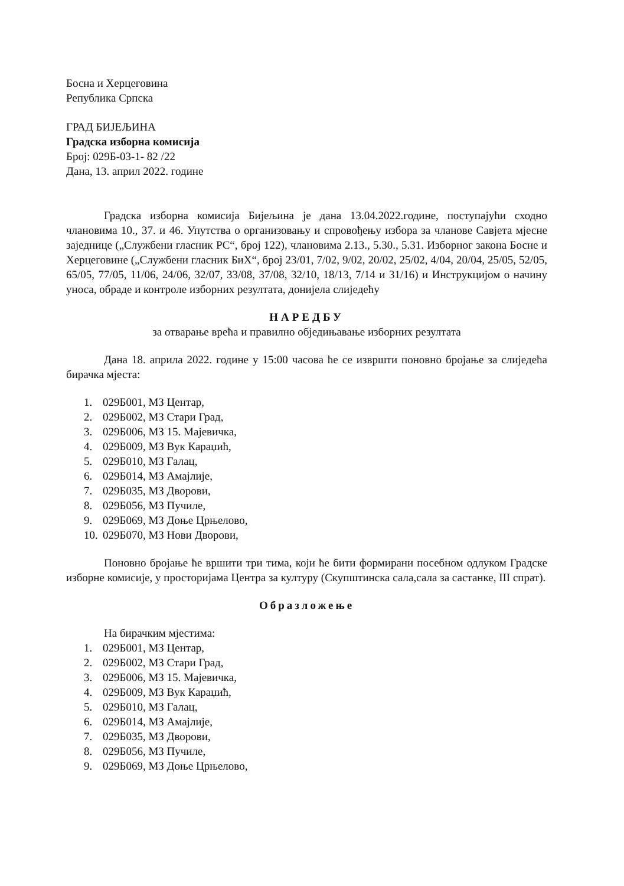Босна и Херцеговина
Република Српска
ГРАД БИЈЕЉИНА
Градска изборна комисија
Број: 029Б-03-1- 82 /22
Дана, 13. април 2022. године
Градска изборна комисија Бијељина је дана 13.04.2022.године, поступајући сходно члановима 10., 37. и 46. Упутства о организовању и спровођењу избора за чланове Савјета мјесне заједнице („Службени гласник РС“, број 122), члановима 2.13., 5.30., 5.31. Изборног закона Босне и Херцеговине („Службени гласник БиХ“, број 23/01, 7/02, 9/02, 20/02, 25/02, 4/04, 20/04, 25/05, 52/05, 65/05, 77/05, 11/06, 24/06, 32/07, 33/08, 37/08, 32/10, 18/13, 7/14 и 31/16) и Инструкцијом о начину уноса, обраде и контроле изборних резултата, донијела слиједећу
НАРЕДБУ
за отварање врећа и правилно обједињавање изборних резултата
Дана 18. априла 2022. године у 15:00 часова ће се извршти поновно бројање за слиједећа бирачка мјеста:
1. 029Б001, МЗ Центар,
2. 029Б002, МЗ Стари Град,
3. 029Б006, МЗ 15. Мајевичка,
4. 029Б009, МЗ Вук Караџић,
5. 029Б010, МЗ Галац,
6. 029Б014, МЗ Амајлије,
7. 029Б035, МЗ Дворови,
8. 029Б056, МЗ Пучиле,
9. 029Б069, МЗ Доње Црњелово,
10. 029Б070, МЗ Нови Дворови,
Поновно бројање ће вршити три тима, који ће бити формирани посебном одлуком Градске изборне комисије, у просторијама Центра за културу (Скупштинска сала,сала за састанке, III спрат).
Образложење
На бирачким мјестима:
1. 029Б001, МЗ Центар,
2. 029Б002, МЗ Стари Град,
3. 029Б006, МЗ 15. Мајевичка,
4. 029Б009, МЗ Вук Караџић,
5. 029Б010, МЗ Галац,
6. 029Б014, МЗ Амајлије,
7. 029Б035, МЗ Дворови,
8. 029Б056, МЗ Пучиле,
9. 029Б069, МЗ Доње Црњелово,